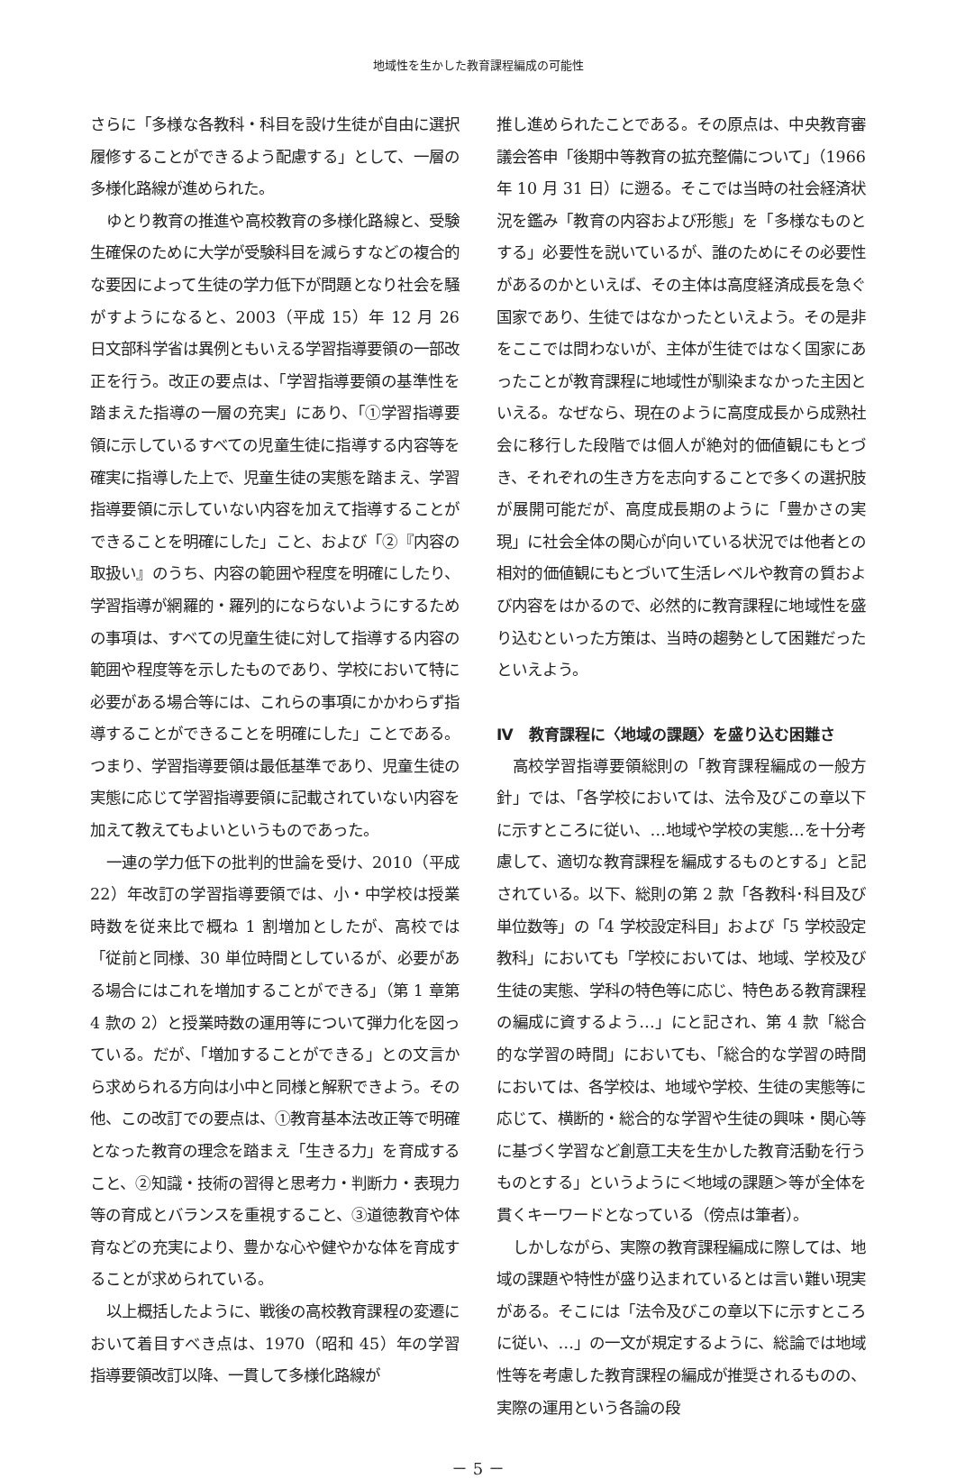地域性を生かした教育課程編成の可能性
さらに「多様な各教科・科目を設け生徒が自由に選択履修することができるよう配慮する」として、一層の多様化路線が進められた。
ゆとり教育の推進や高校教育の多様化路線と、受験生確保のために大学が受験科目を減らすなどの複合的な要因によって生徒の学力低下が問題となり社会を騒がすようになると、2003（平成 15）年 12 月 26 日文部科学省は異例ともいえる学習指導要領の一部改正を行う。改正の要点は、「学習指導要領の基準性を踏まえた指導の一層の充実」にあり、「①学習指導要領に示しているすべての児童生徒に指導する内容等を確実に指導した上で、児童生徒の実態を踏まえ、学習指導要領に示していない内容を加えて指導することができることを明確にした」こと、および「②『内容の取扱い』のうち、内容の範囲や程度を明確にしたり、学習指導が網羅的・羅列的にならないようにするための事項は、すべての児童生徒に対して指導する内容の範囲や程度等を示したものであり、学校において特に必要がある場合等には、これらの事項にかかわらず指導することができることを明確にした」ことである。つまり、学習指導要領は最低基準であり、児童生徒の実態に応じて学習指導要領に記載されていない内容を加えて教えてもよいというものであった。
一連の学力低下の批判的世論を受け、2010（平成 22）年改訂の学習指導要領では、小・中学校は授業時数を従来比で概ね 1 割増加としたが、高校では「従前と同様、30 単位時間としているが、必要がある場合にはこれを増加することができる」（第 1 章第 4 款の 2）と授業時数の運用等について弾力化を図っている。だが、「増加することができる」との文言から求められる方向は小中と同様と解釈できよう。その他、この改訂での要点は、①教育基本法改正等で明確となった教育の理念を踏まえ「生きる力」を育成すること、②知識・技術の習得と思考力・判断力・表現力等の育成とバランスを重視すること、③道徳教育や体育などの充実により、豊かな心や健やかな体を育成することが求められている。
以上概括したように、戦後の高校教育課程の変遷において着目すべき点は、1970（昭和 45）年の学習指導要領改訂以降、一貫して多様化路線が
推し進められたことである。その原点は、中央教育審議会答申「後期中等教育の拡充整備について」（1966 年 10 月 31 日）に遡る。そこでは当時の社会経済状況を鑑み「教育の内容および形態」を「多様なものとする」必要性を説いているが、誰のためにその必要性があるのかといえば、その主体は高度経済成長を急ぐ国家であり、生徒ではなかったといえよう。その是非をここでは問わないが、主体が生徒ではなく国家にあったことが教育課程に地域性が馴染まなかった主因といえる。なぜなら、現在のように高度成長から成熟社会に移行した段階では個人が絶対的価値観にもとづき、それぞれの生き方を志向することで多くの選択肢が展開可能だが、高度成長期のように「豊かさの実現」に社会全体の関心が向いている状況では他者との相対的価値観にもとづいて生活レベルや教育の質および内容をはかるので、必然的に教育課程に地域性を盛り込むといった方策は、当時の趨勢として困難だったといえよう。
Ⅳ　教育課程に〈地域の課題〉を盛り込む困難さ
高校学習指導要領総則の「教育課程編成の一般方針」では、「各学校においては、法令及びこの章以下に示すところに従い、…地域や学校の実態…を十分考慮して、適切な教育課程を編成するものとする」と記されている。以下、総則の第 2 款「各教科･科目及び単位数等」の「4 学校設定科目」および「5 学校設定教科」においても「学校においては、地域、学校及び生徒の実態、学科の特色等に応じ、特色ある教育課程の編成に資するよう…」にと記され、第 4 款「総合的な学習の時間」においても、「総合的な学習の時間においては、各学校は、地域や学校、生徒の実態等に応じて、横断的・総合的な学習や生徒の興味・関心等に基づく学習など創意工夫を生かした教育活動を行うものとする」というように＜地域の課題＞等が全体を貫くキーワードとなっている（傍点は筆者）。
しかしながら、実際の教育課程編成に際しては、地域の課題や特性が盛り込まれているとは言い難い現実がある。そこには「法令及びこの章以下に示すところに従い、…」の一文が規定するように、総論では地域性等を考慮した教育課程の編成が推奨されるものの、実際の運用という各論の段
－ 5 －